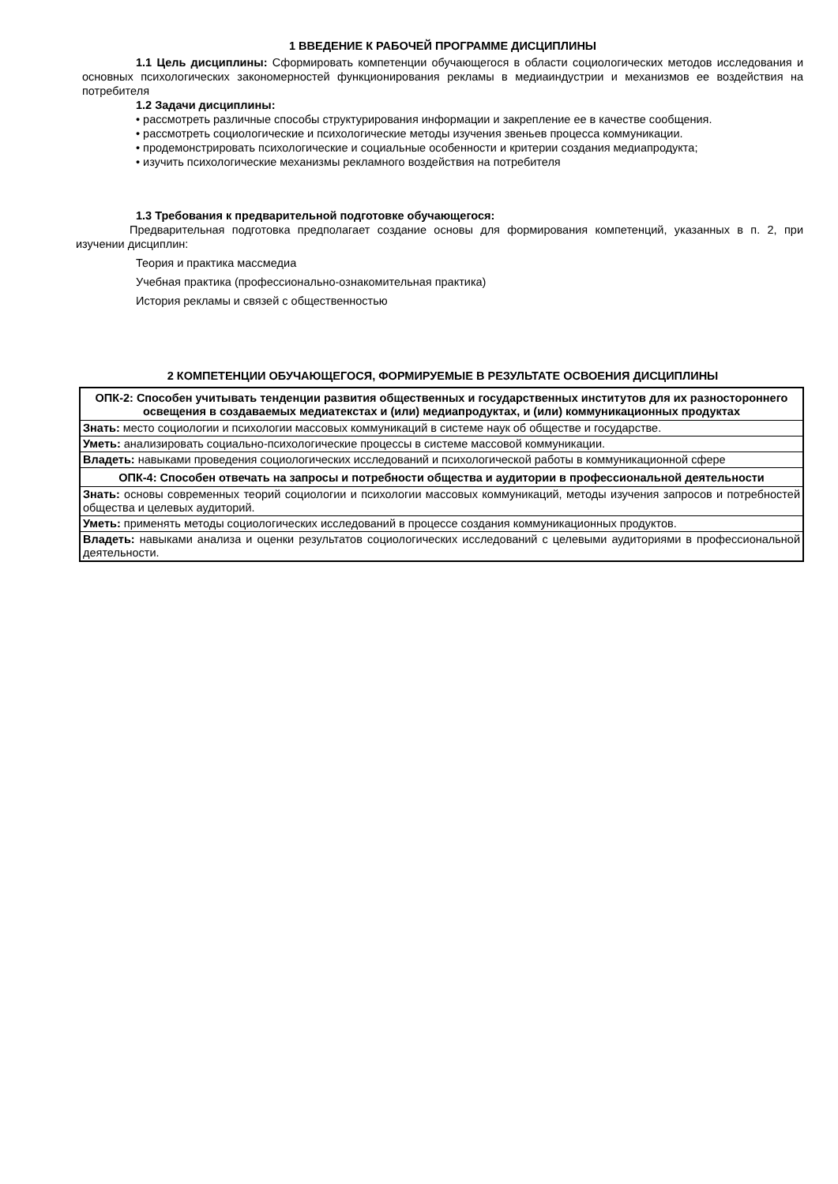1 ВВЕДЕНИЕ К РАБОЧЕЙ ПРОГРАММЕ ДИСЦИПЛИНЫ
1.1 Цель дисциплины: Сформировать компетенции обучающегося в области социологических методов исследования и основных психологических закономерностей функционирования рекламы в медиаиндустрии и механизмов ее воздействия на потребителя
1.2 Задачи дисциплины:
• рассмотреть различные способы структурирования информации и закрепление ее в качестве сообщения.
• рассмотреть социологические и психологические методы изучения звеньев процесса коммуникации.
• продемонстрировать психологические и социальные особенности и критерии создания медиапродукта;
• изучить психологические механизмы рекламного воздействия на потребителя
1.3 Требования к предварительной подготовке обучающегося:
Предварительная подготовка предполагает создание основы для формирования компетенций, указанных в п. 2, при изучении дисциплин:
Теория и практика массмедиа
Учебная практика (профессионально-ознакомительная практика)
История рекламы и связей с общественностью
2 КОМПЕТЕНЦИИ ОБУЧАЮЩЕГОСЯ, ФОРМИРУЕМЫЕ В РЕЗУЛЬТАТЕ ОСВОЕНИЯ ДИСЦИПЛИНЫ
| ОПК-2: Способен учитывать тенденции развития общественных и государственных институтов для их разностороннего освещения в создаваемых медиатекстах и (или) медиапродуктах, и (или) коммуникационных продуктах |
| Знать: место социологии и психологии массовых коммуникаций в системе наук об обществе и государстве. |
| Уметь: анализировать социально-психологические процессы в системе массовой коммуникации. |
| Владеть: навыками проведения социологических исследований и психологической работы в коммуникационной сфере |
| ОПК-4: Способен отвечать на запросы и потребности общества и аудитории в профессиональной деятельности |
| Знать: основы современных теорий социологии и психологии массовых коммуникаций, методы изучения запросов и потребностей общества и целевых аудиторий. |
| Уметь: применять методы социологических исследований в процессе создания коммуникационных продуктов. |
| Владеть: навыками анализа и оценки результатов социологических исследований с целевыми аудиториями в профессиональной деятельности. |